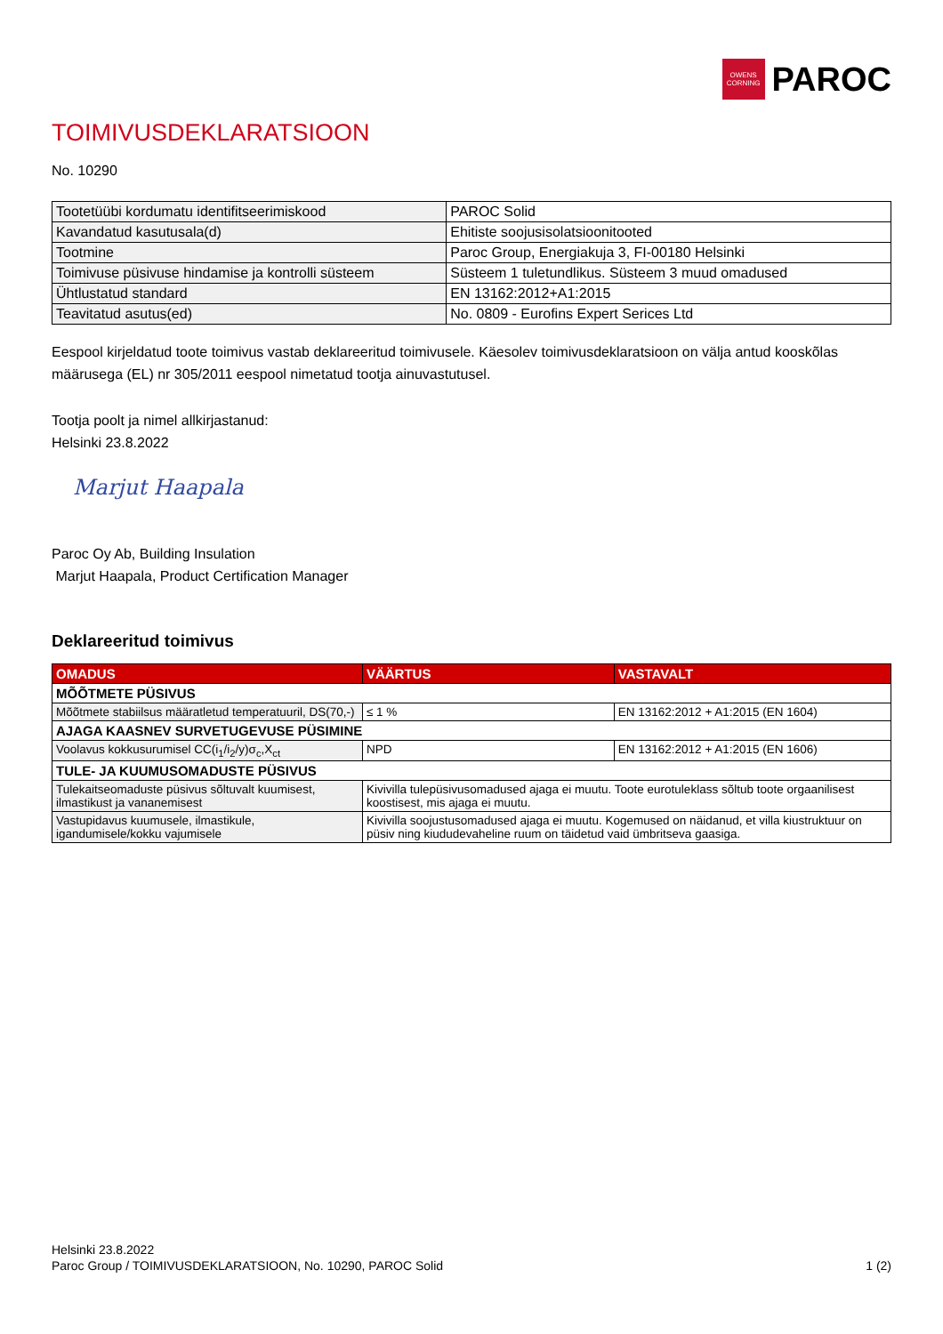OWENS CORNING
PAROC
TOIMIVUSDEKLARATSIOON
No. 10290
| Tootetüübi kordumatu identifitseerimiskood | PAROC Solid |
| Kavandatud kasutusala(d) | Ehitiste soojusisolatsioonitooted |
| Tootmine | Paroc Group, Energiakuja 3, FI-00180 Helsinki |
| Toimivuse püsivuse hindamise ja kontrolli süsteem | Süsteem 1 tuletundlikus. Süsteem 3 muud omadused |
| Ühtlustatud standard | EN 13162:2012+A1:2015 |
| Teavitatud asutus(ed) | No. 0809 - Eurofins Expert Serices Ltd |
Eespool kirjeldatud toote toimivus vastab deklareeritud toimivusele. Käesolev toimivusdeklaratsioon on välja antud kooskõlas määrusega (EL) nr 305/2011 eespool nimetatud tootja ainuvastutusel.
Tootja poolt ja nimel allkirjastanud:
Helsinki 23.8.2022
Marjut Haapala
Paroc Oy Ab, Building Insulation
Marjut Haapala, Product Certification Manager
Deklareeritud toimivus
| OMADUS | VÄÄRTUS | VASTAVALT |
| --- | --- | --- |
| MÕÕTMETE PÜSIVUS | | |
| Mõõtmete stabiilsus määratletud temperatuuril, DS(70,-) | ≤ 1 % | EN 13162:2012 + A1:2015 (EN 1604) |
| AJAGA KAASNEV SURVETUGEVUSE PÜSIMINE | | |
| Voolavus kokkusurumisel CC(i<sub>1</sub>/i<sub>2</sub>/y)σ<sub>c</sub>,X<sub>ct</sub> | NPD | EN 13162:2012 + A1:2015 (EN 1606) |
| TULE- JA KUUMUSOMADUSTE PÜSIVUS | | |
| Tulekaitseomaduste püsivus sõltuvalt kuumisest, ilmastikust ja vananemisest | Kivivilla tulepüsivusomadused ajaga ei muutu. Toote eurotuleklass sõltub toote orgaanilisest koostisest, mis ajaga ei muutu. | |
| Vastupidavus kuumusele, ilmastikule, igandumisele/kokku vajumisele | Kivivilla soojustusomadused ajaga ei muutu. Kogemused on näidanud, et villa kiustruktuur on püsiv ning kiududevaheline ruum on täidetud vaid ümbritseva gaasiga. | |
Helsinki 23.8.2022
Paroc Group / TOIMIVUSDEKLARATSIOON, No. 10290, PAROC Solid 1 (2)